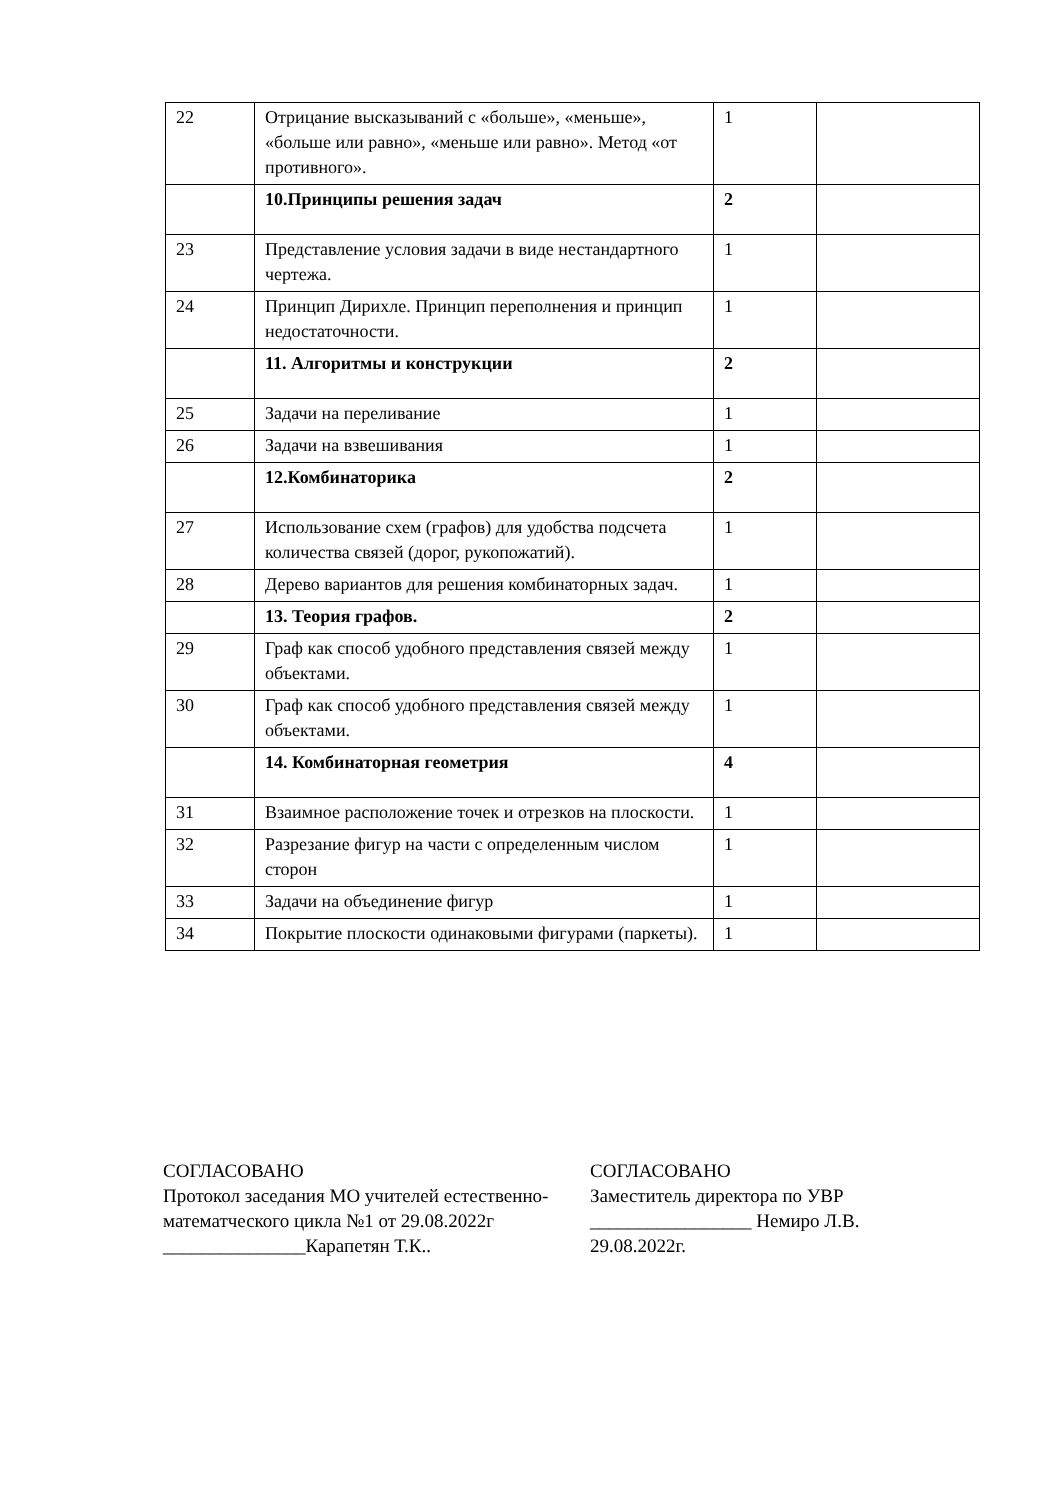| 22 | Отрицание высказываний с «больше», «меньше», «больше или равно», «меньше или равно». Метод «от противного». | 1 | |
| | 10.Принципы решения задач | 2 | |
| 23 | Представление условия задачи в виде нестандартного чертежа. | 1 | |
| 24 | Принцип Дирихле. Принцип переполнения и принцип недостаточности. | 1 | |
| | 11. Алгоритмы и конструкции | 2 | |
| 25 | Задачи на переливание | 1 | |
| 26 | Задачи на взвешивания | 1 | |
| | 12.Комбинаторика | 2 | |
| 27 | Использование схем (графов) для удобства подсчета количества связей (дорог, рукопожатий). | 1 | |
| 28 | Дерево вариантов для решения комбинаторных задач. | 1 | |
| | 13. Теория графов. | 2 | |
| 29 | Граф как способ удобного представления связей между объектами. | 1 | |
| 30 | Граф как способ удобного представления связей между объектами. | 1 | |
| | 14. Комбинаторная геометрия | 4 | |
| 31 | Взаимное расположение точек и отрезков на плоскости. | 1 | |
| 32 | Разрезание фигур на части с определенным числом сторон | 1 | |
| 33 | Задачи на объединение фигур | 1 | |
| 34 | Покрытие плоскости одинаковыми фигурами (паркеты). | 1 | |
СОГЛАСОВАНО
Протокол заседания МО учителей естественно-математческого цикла №1 от 29.08.2022г
_______________Карапетян Т.К..
СОГЛАСОВАНО
Заместитель директора по УВР
_________________ Немиро Л.В.
29.08.2022г.